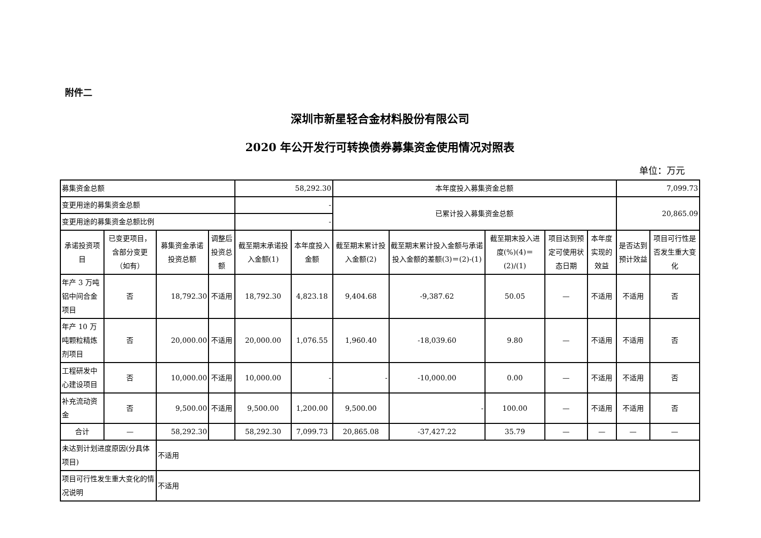附件二
深圳市新星轻合金材料股份有限公司
2020 年公开发行可转换债券募集资金使用情况对照表
单位：万元
| 募集资金总额 | | | | 58,292.30 | | 本年度投入募集资金总额 | | | | | 7,099.73 | |
| 变更用途的募集资金总额 | | | | - | | 已累计投入募集资金总额 | | | | | 20,865.09 | |
| 变更用途的募集资金总额比例 | | | | - | | | | | | | | |
| 承诺投资项目 | 已变更项目，含部分变更（如有） | 募集资金承诺投资总额 | 调整后投资总额 | 截至期末承诺投入金额(1) | 本年度投入金额 | 截至期末累计投入金额(2) | 截至期末累计投入金额与承诺投入金额的差额(3)＝(2)-(1) | 截至期末投入进度(%)(4)＝(2)/(1) | 项目达到预定可使用状态日期 | 本年度实现的效益 | 是否达到预计效益 | 项目可行性是否发生重大变化 |
| 年产 3 万吨铝中间合金项目 | 否 | 18,792.30 | 不适用 | 18,792.30 | 4,823.18 | 9,404.68 | -9,387.62 | 50.05 | — | 不适用 | 不适用 | 否 |
| 年产 10 万吨颗粒精炼剂项目 | 否 | 20,000.00 | 不适用 | 20,000.00 | 1,076.55 | 1,960.40 | -18,039.60 | 9.80 | — | 不适用 | 不适用 | 否 |
| 工程研发中心建设项目 | 否 | 10,000.00 | 不适用 | 10,000.00 | - | - | -10,000.00 | 0.00 | — | 不适用 | 不适用 | 否 |
| 补充流动资金 | 否 | 9,500.00 | 不适用 | 9,500.00 | 1,200.00 | 9,500.00 | - | 100.00 | — | 不适用 | 不适用 | 否 |
| 合计 | — | 58,292.30 | | 58,292.30 | 7,099.73 | 20,865.08 | -37,427.22 | 35.79 | — | — | — | — |
| 未达到计划进度原因(分具体项目) | | 不适用 | | | | | | | | | | |
| 项目可行性发生重大变化的情况说明 | | 不适用 | | | | | | | | | | |